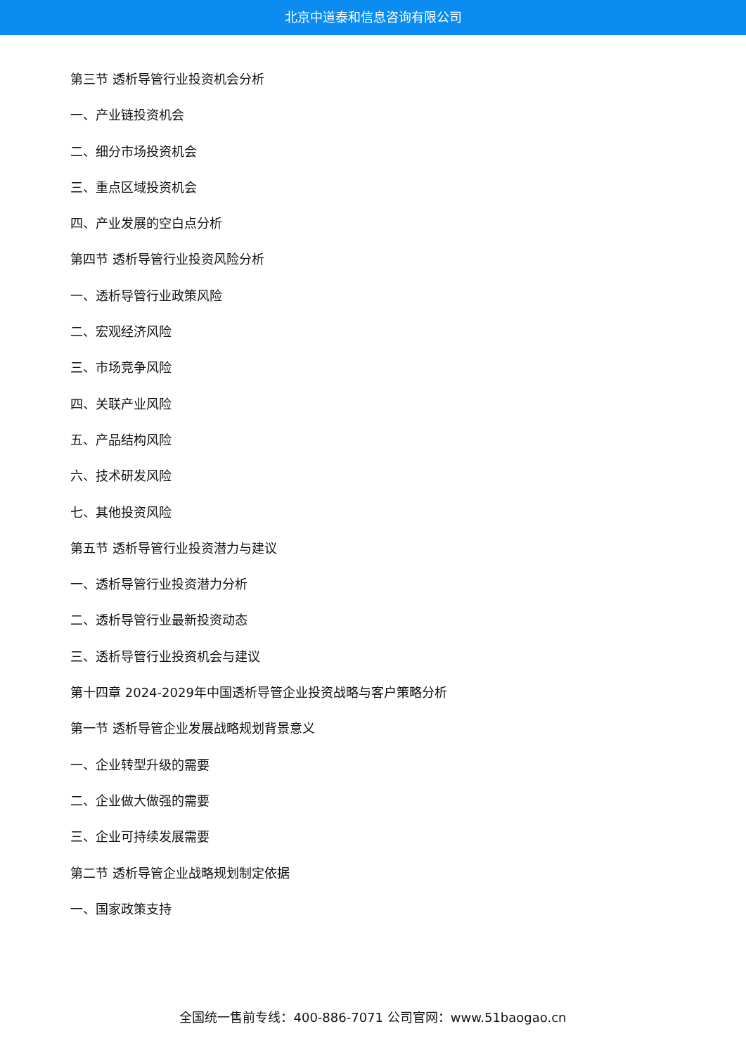北京中道泰和信息咨询有限公司
第三节 透析导管行业投资机会分析
一、产业链投资机会
二、细分市场投资机会
三、重点区域投资机会
四、产业发展的空白点分析
第四节 透析导管行业投资风险分析
一、透析导管行业政策风险
二、宏观经济风险
三、市场竞争风险
四、关联产业风险
五、产品结构风险
六、技术研发风险
七、其他投资风险
第五节 透析导管行业投资潜力与建议
一、透析导管行业投资潜力分析
二、透析导管行业最新投资动态
三、透析导管行业投资机会与建议
第十四章 2024-2029年中国透析导管企业投资战略与客户策略分析
第一节 透析导管企业发展战略规划背景意义
一、企业转型升级的需要
二、企业做大做强的需要
三、企业可持续发展需要
第二节 透析导管企业战略规划制定依据
一、国家政策支持
全国统一售前专线：400-886-7071 公司官网：www.51baogao.cn